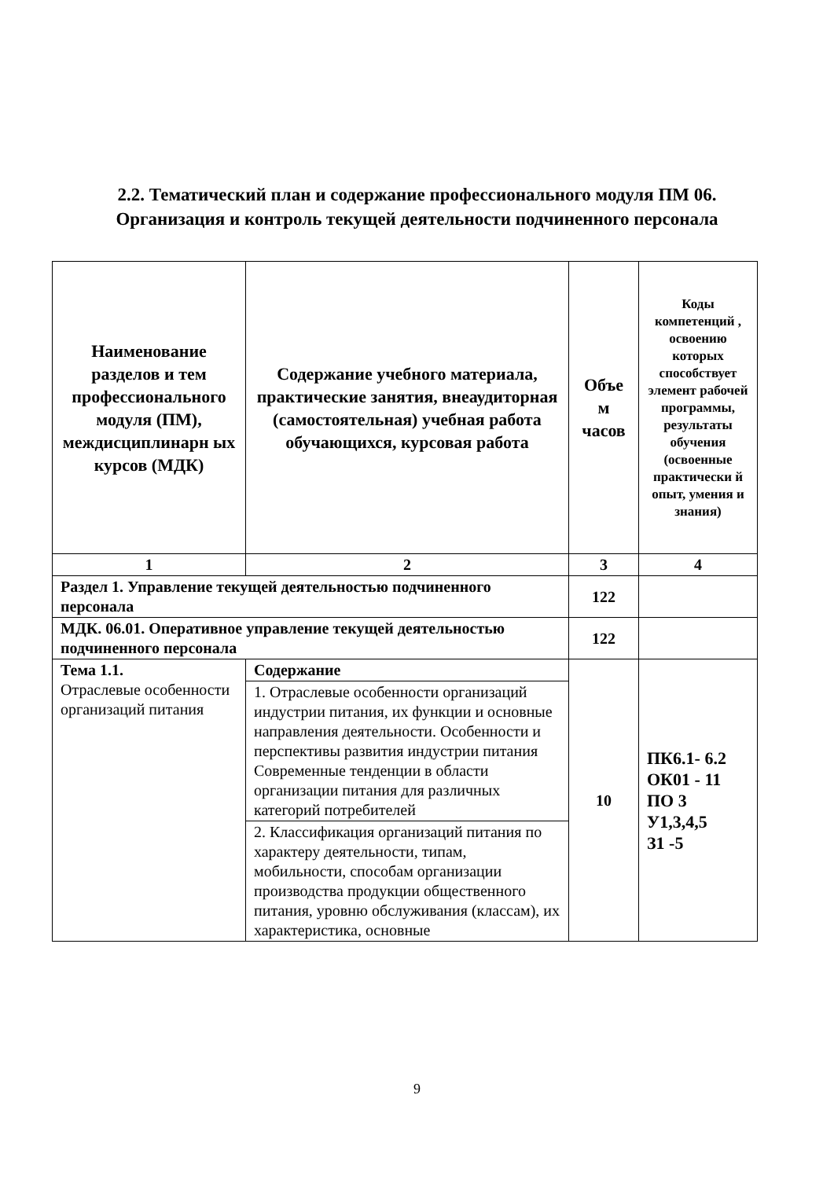2.2. Тематический план и содержание профессионального модуля ПМ 06.
Организация и контроль текущей деятельности подчиненного персонала
| Наименование разделов и тем профессионального модуля (ПМ), междисциплинарн ых курсов (МДК) | Содержание учебного материала, практические занятия, внеаудиторная (самостоятельная) учебная работа обучающихся, курсовая работа | Объе м часов | Коды компетенций , освоению которых способствует элемент рабочей программы, результаты обучения (освоенные практически й опыт, умения и знания) |
| --- | --- | --- | --- |
| 1 | 2 | 3 | 4 |
| Раздел 1. Управление текущей деятельностью подчиненного персонала | | 122 | |
| МДК. 06.01. Оперативное управление текущей деятельностью подчиненного персонала | | 122 | |
| Тема 1.1. Отраслевые особенности организаций питания | Содержание | 10 | ПК6.1- 6.2 ОК01 - 11 ПО 3 У1,3,4,5 З1 -5 |
| | 1. Отраслевые особенности организаций индустрии питания, их функции и основные направления деятельности. Особенности и перспективы развития индустрии питания Современные тенденции в области организации питания для различных категорий потребителей | | |
| | 2. Классификация организаций питания по характеру деятельности, типам, мобильности, способам организации производства продукции общественного питания, уровню обслуживания (классам), их характеристика, основные | | |
9